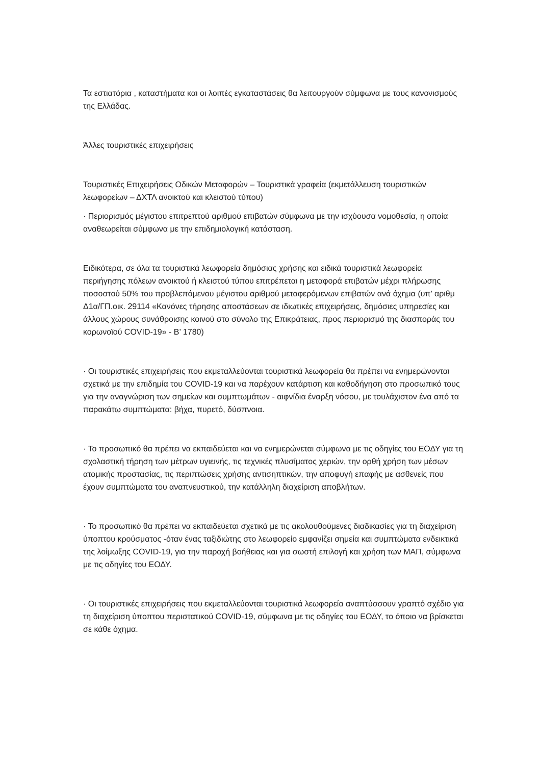Τα εστιατόρια , καταστήματα και οι λοιπές εγκαταστάσεις θα λειτουργούν σύμφωνα με τους κανονισμούς της Ελλάδας.
Άλλες τουριστικές επιχειρήσεις
Τουριστικές Επιχειρήσεις Οδικών Μεταφορών – Τουριστικά γραφεία (εκμετάλλευση τουριστικών λεωφορείων – ΔΧΤΛ ανοικτού και κλειστού τύπου)
· Περιορισμός μέγιστου επιτρεπτού αριθμού επιβατών σύμφωνα με την ισχύουσα νομοθεσία, η οποία αναθεωρείται σύμφωνα με την επιδημιολογική κατάσταση.
Ειδικότερα, σε όλα τα τουριστικά λεωφορεία δημόσιας χρήσης και ειδικά τουριστικά λεωφορεία περιήγησης πόλεων ανοικτού ή κλειστού τύπου επιτρέπεται η μεταφορά επιβατών μέχρι πλήρωσης ποσοστού 50% του προβλεπόμενου μέγιστου αριθμού μεταφερόμενων επιβατών ανά όχημα (υπ’ αριθμ Δ1α/ΓΠ.οικ. 29114 «Κανόνες τήρησης αποστάσεων σε ιδιωτικές επιχειρήσεις, δημόσιες υπηρεσίες και άλλους χώρους συνάθροισης κοινού στο σύνολο της Επικράτειας, προς περιορισμό της διασποράς του κορωνοϊού COVID-19» - Β’ 1780)
· Οι τουριστικές επιχειρήσεις που εκμεταλλεύονται τουριστικά λεωφορεία θα πρέπει να ενημερώνονται σχετικά με την επιδημία του COVID-19 και να παρέχουν κατάρτιση και καθοδήγηση στο προσωπικό τους για την αναγνώριση των σημείων και συμπτωμάτων - αιφνίδια έναρξη νόσου, με τουλάχιστον ένα από τα παρακάτω συμπτώματα: βήχα, πυρετό, δύσπνοια.
· Το προσωπικό θα πρέπει να εκπαιδεύεται και να ενημερώνεται σύμφωνα με τις οδηγίες του ΕΟΔΥ για τη σχολαστική τήρηση των μέτρων υγιεινής, τις τεχνικές πλυσίματος χεριών, την ορθή χρήση των μέσων ατομικής προστασίας, τις περιπτώσεις χρήσης αντισηπτικών, την αποφυγή επαφής με ασθενείς που έχουν συμπτώματα του αναπνευστικού, την κατάλληλη διαχείριση αποβλήτων.
· Το προσωπικό θα πρέπει να εκπαιδεύεται σχετικά με τις ακολουθούμενες διαδικασίες για τη διαχείριση ύποπτου κρούσματος -όταν ένας ταξιδιώτης στο λεωφορείο εμφανίζει σημεία και συμπτώματα ενδεικτικά της λοίμωξης COVID-19, για την παροχή βοήθειας και για σωστή επιλογή και χρήση των ΜΑΠ, σύμφωνα με τις οδηγίες του ΕΟΔΥ.
· Οι τουριστικές επιχειρήσεις που εκμεταλλεύονται τουριστικά λεωφορεία αναπτύσσουν γραπτό σχέδιο για τη διαχείριση ύποπτου περιστατικού COVID-19, σύμφωνα με τις οδηγίες του ΕΟΔΥ, το όποιο να βρίσκεται σε κάθε όχημα.